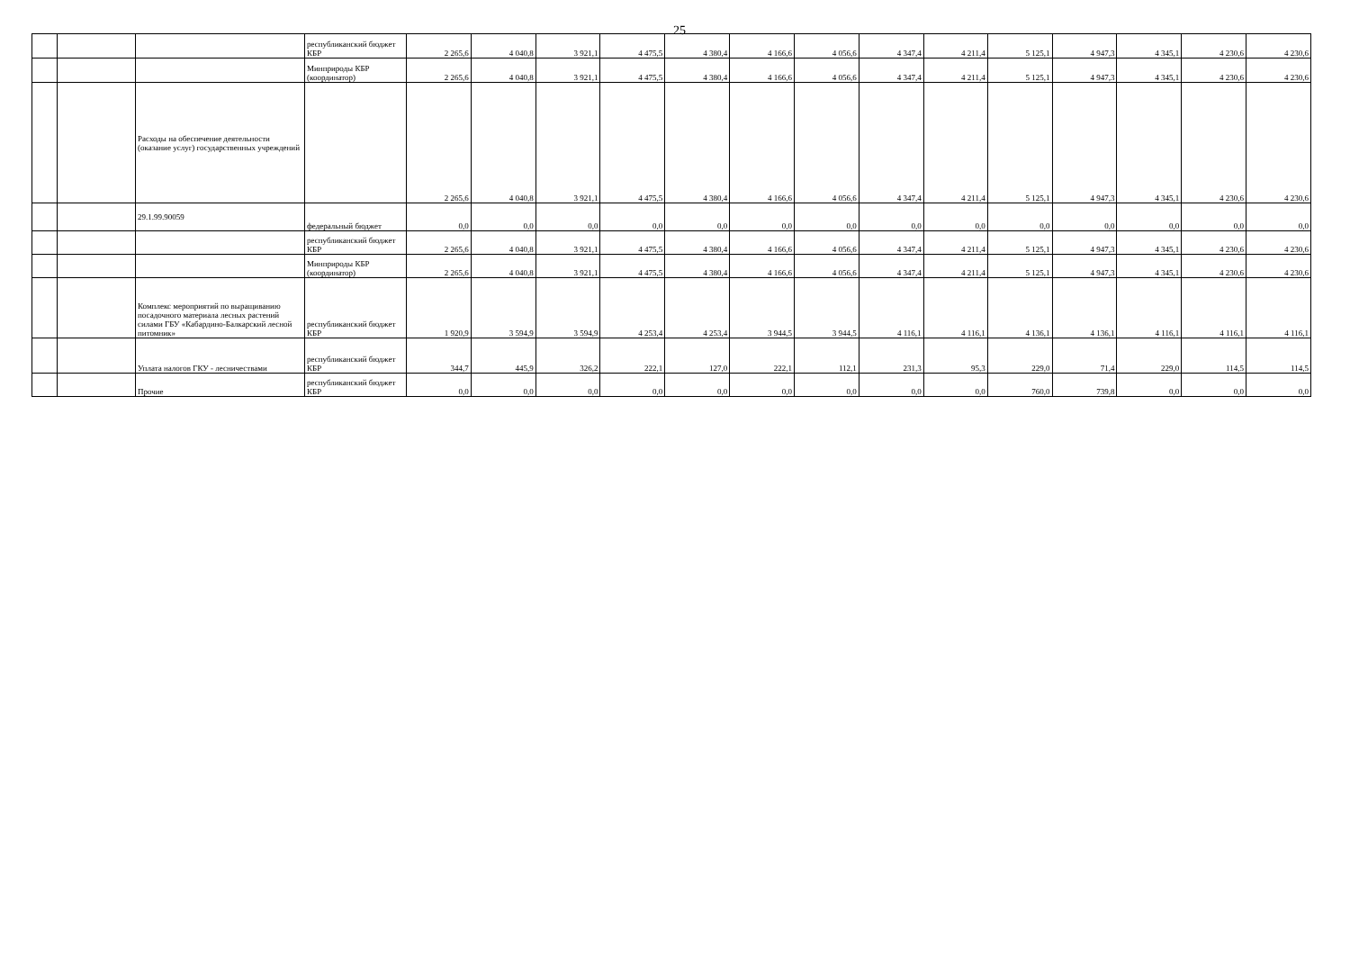25
| | | | республиканский бюджет КБР | 2 265,6 | 4 040,8 | 3 921,1 | 4 475,5 | 4 380,4 | 4 166,6 | 4 056,6 | 4 347,4 | 4 211,4 | 5 125,1 | 4 947,3 | 4 345,1 | 4 230,6 | 4 230,6 |
| | | | Минприроды КБР (координатор) | 2 265,6 | 4 040,8 | 3 921,1 | 4 475,5 | 4 380,4 | 4 166,6 | 4 056,6 | 4 347,4 | 4 211,4 | 5 125,1 | 4 947,3 | 4 345,1 | 4 230,6 | 4 230,6 |
| | | Расходы на обеспечение деятельности (оказание услуг) государственных учреждений | | 2 265,6 | 4 040,8 | 3 921,1 | 4 475,5 | 4 380,4 | 4 166,6 | 4 056,6 | 4 347,4 | 4 211,4 | 5 125,1 | 4 947,3 | 4 345,1 | 4 230,6 | 4 230,6 |
| | | 29.1.99.90059 | федеральный бюджет | 0,0 | 0,0 | 0,0 | 0,0 | 0,0 | 0,0 | 0,0 | 0,0 | 0,0 | 0,0 | 0,0 | 0,0 | 0,0 | 0,0 |
| | | | республиканский бюджет КБР | 2 265,6 | 4 040,8 | 3 921,1 | 4 475,5 | 4 380,4 | 4 166,6 | 4 056,6 | 4 347,4 | 4 211,4 | 5 125,1 | 4 947,3 | 4 345,1 | 4 230,6 | 4 230,6 |
| | | | Минприроды КБР (координатор) | 2 265,6 | 4 040,8 | 3 921,1 | 4 475,5 | 4 380,4 | 4 166,6 | 4 056,6 | 4 347,4 | 4 211,4 | 5 125,1 | 4 947,3 | 4 345,1 | 4 230,6 | 4 230,6 |
| | | Комплекс мероприятий по выращиванию посадочного материала лесных растений силами ГБУ «Кабардино-Балкарский лесной питомник» | республиканский бюджет КБР | 1 920,9 | 3 594,9 | 3 594,9 | 4 253,4 | 4 253,4 | 3 944,5 | 3 944,5 | 4 116,1 | 4 116,1 | 4 136,1 | 4 136,1 | 4 116,1 | 4 116,1 | 4 116,1 |
| | | Уплата налогов ГКУ - лесничествами | республиканский бюджет КБР | 344,7 | 445,9 | 326,2 | 222,1 | 127,0 | 222,1 | 112,1 | 231,3 | 95,3 | 229,0 | 71,4 | 229,0 | 114,5 | 114,5 |
| | | Прочие | республиканский бюджет КБР | 0,0 | 0,0 | 0,0 | 0,0 | 0,0 | 0,0 | 0,0 | 0,0 | 0,0 | 760,0 | 739,8 | 0,0 | 0,0 | 0,0 |